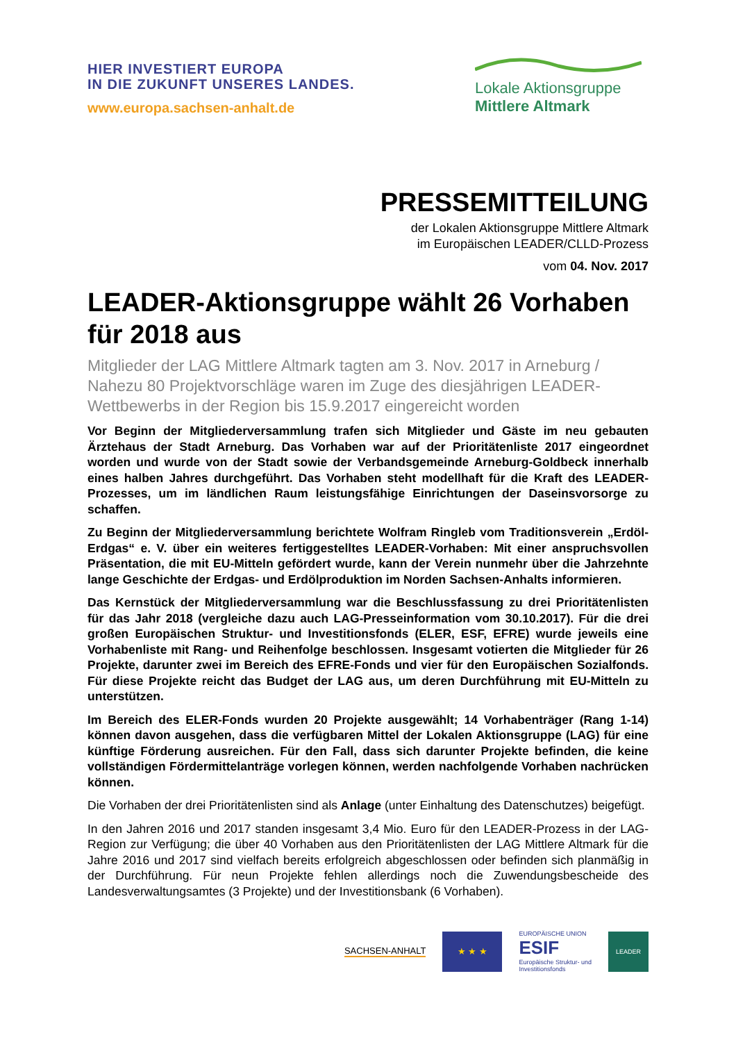HIER INVESTIERT EUROPA
IN DIE ZUKUNFT UNSERES LANDES.
www.europa.sachsen-anhalt.de
Lokale Aktionsgruppe
Mittlere Altmark
PRESSEMITTEILUNG
der Lokalen Aktionsgruppe Mittlere Altmark
im Europäischen LEADER/CLLD-Prozess
vom 04. Nov. 2017
LEADER-Aktionsgruppe wählt 26 Vorhaben für 2018 aus
Mitglieder der LAG Mittlere Altmark tagten am 3. Nov. 2017 in Arneburg / Nahezu 80 Projektvorschläge waren im Zuge des diesjährigen LEADER-Wettbewerbs in der Region bis 15.9.2017 eingereicht worden
Vor Beginn der Mitgliederversammlung trafen sich Mitglieder und Gäste im neu gebauten Ärztehaus der Stadt Arneburg. Das Vorhaben war auf der Prioritätenliste 2017 eingeordnet worden und wurde von der Stadt sowie der Verbandsgemeinde Arneburg-Goldbeck innerhalb eines halben Jahres durchgeführt. Das Vorhaben steht modellhaft für die Kraft des LEADER-Prozesses, um im ländlichen Raum leistungsfähige Einrichtungen der Daseinsvorsorge zu schaffen.
Zu Beginn der Mitgliederversammlung berichtete Wolfram Ringleb vom Traditionsverein „Erdöl-Erdgas“ e. V. über ein weiteres fertiggestelltes LEADER-Vorhaben: Mit einer anspruchsvollen Präsentation, die mit EU-Mitteln gefördert wurde, kann der Verein nunmehr über die Jahrzehnte lange Geschichte der Erdgas- und Erdölproduktion im Norden Sachsen-Anhalts informieren.
Das Kernstück der Mitgliederversammlung war die Beschlussfassung zu drei Prioritätenlisten für das Jahr 2018 (vergleiche dazu auch LAG-Presseinformation vom 30.10.2017). Für die drei großen Europäischen Struktur- und Investitionsfonds (ELER, ESF, EFRE) wurde jeweils eine Vorhabenliste mit Rang- und Reihenfolge beschlossen. Insgesamt votierten die Mitglieder für 26 Projekte, darunter zwei im Bereich des EFRE-Fonds und vier für den Europäischen Sozialfonds. Für diese Projekte reicht das Budget der LAG aus, um deren Durchführung mit EU-Mitteln zu unterstützen.
Im Bereich des ELER-Fonds wurden 20 Projekte ausgewählt; 14 Vorhabenträger (Rang 1-14) können davon ausgehen, dass die verfügbaren Mittel der Lokalen Aktionsgruppe (LAG) für eine künftige Förderung ausreichen. Für den Fall, dass sich darunter Projekte befinden, die keine vollständigen Fördermittelanträge vorlegen können, werden nachfolgende Vorhaben nachrücken können.
Die Vorhaben der drei Prioritätenlisten sind als Anlage (unter Einhaltung des Datenschutzes) beigefügt.
In den Jahren 2016 und 2017 standen insgesamt 3,4 Mio. Euro für den LEADER-Prozess in der LAG-Region zur Verfügung; die über 40 Vorhaben aus den Prioritätenlisten der LAG Mittlere Altmark für die Jahre 2016 und 2017 sind vielfach bereits erfolgreich abgeschlossen oder befinden sich planmäßig in der Durchführung. Für neun Projekte fehlen allerdings noch die Zuwendungsbescheide des Landesverwaltungsamtes (3 Projekte) und der Investitionsbank (6 Vorhaben).
SACHSEN-ANHALT
★ ★ ★
EUROPÄISCHE UNION
ESIF
Europäische Struktur- und
Investitionsfonds
LEADER